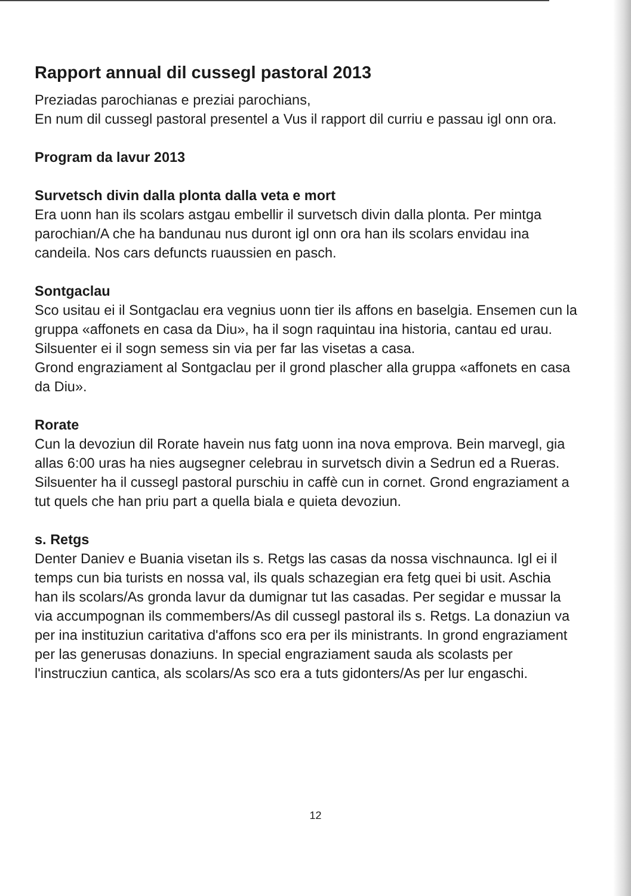Rapport annual dil cussegl pastoral 2013
Preziadas parochianas e preziai parochians,
En num dil cussegl pastoral presentel a Vus il rapport dil curriu e passau igl onn ora.
Program da lavur 2013
Survetsch divin dalla plonta dalla veta e mort
Era uonn han ils scolars astgau embellir il survetsch divin dalla plonta. Per mintga parochian/A che ha bandunau nus duront igl onn ora han ils scolars envidau ina candeila. Nos cars defuncts ruaussien en pasch.
Sontgaclau
Sco usitau ei il Sontgaclau era vegnius uonn tier ils affons en baselgia. Ensemen cun la gruppa «affonets en casa da Diu», ha il sogn raquintau ina historia, cantau ed urau. Silsuenter ei il sogn semess sin via per far las visetas a casa.
Grond engraziament al Sontgaclau per il grond plascher alla gruppa «affonets en casa da Diu».
Rorate
Cun la devoziun dil Rorate havein nus fatg uonn ina nova emprova. Bein marvegl, gia allas 6:00 uras ha nies augsegner celebrau in survetsch divin a Sedrun ed a Rueras. Silsuenter ha il cussegl pastoral purschiu in caffè cun in cornet. Grond engraziament a tut quels che han priu part a quella biala e quieta devoziun.
s. Retgs
Denter Daniev e Buania visetan ils s. Retgs las casas da nossa vischnaunca. Igl ei il temps cun bia turists en nossa val, ils quals schazegian era fetg quei bi usit. Aschia han ils scolars/As gronda lavur da dumignar tut las casadas. Per segidar e mussar la via accumpognan ils commembers/As dil cussegl pastoral ils s. Retgs. La donaziun va per ina instituziun caritativa d'affons sco era per ils ministrants. In grond engraziament per las generusas donaziuns. In special engraziament sauda als scolasts per l'instrucziun cantica, als scolars/As sco era a tuts gidonters/As per lur engaschi.
12